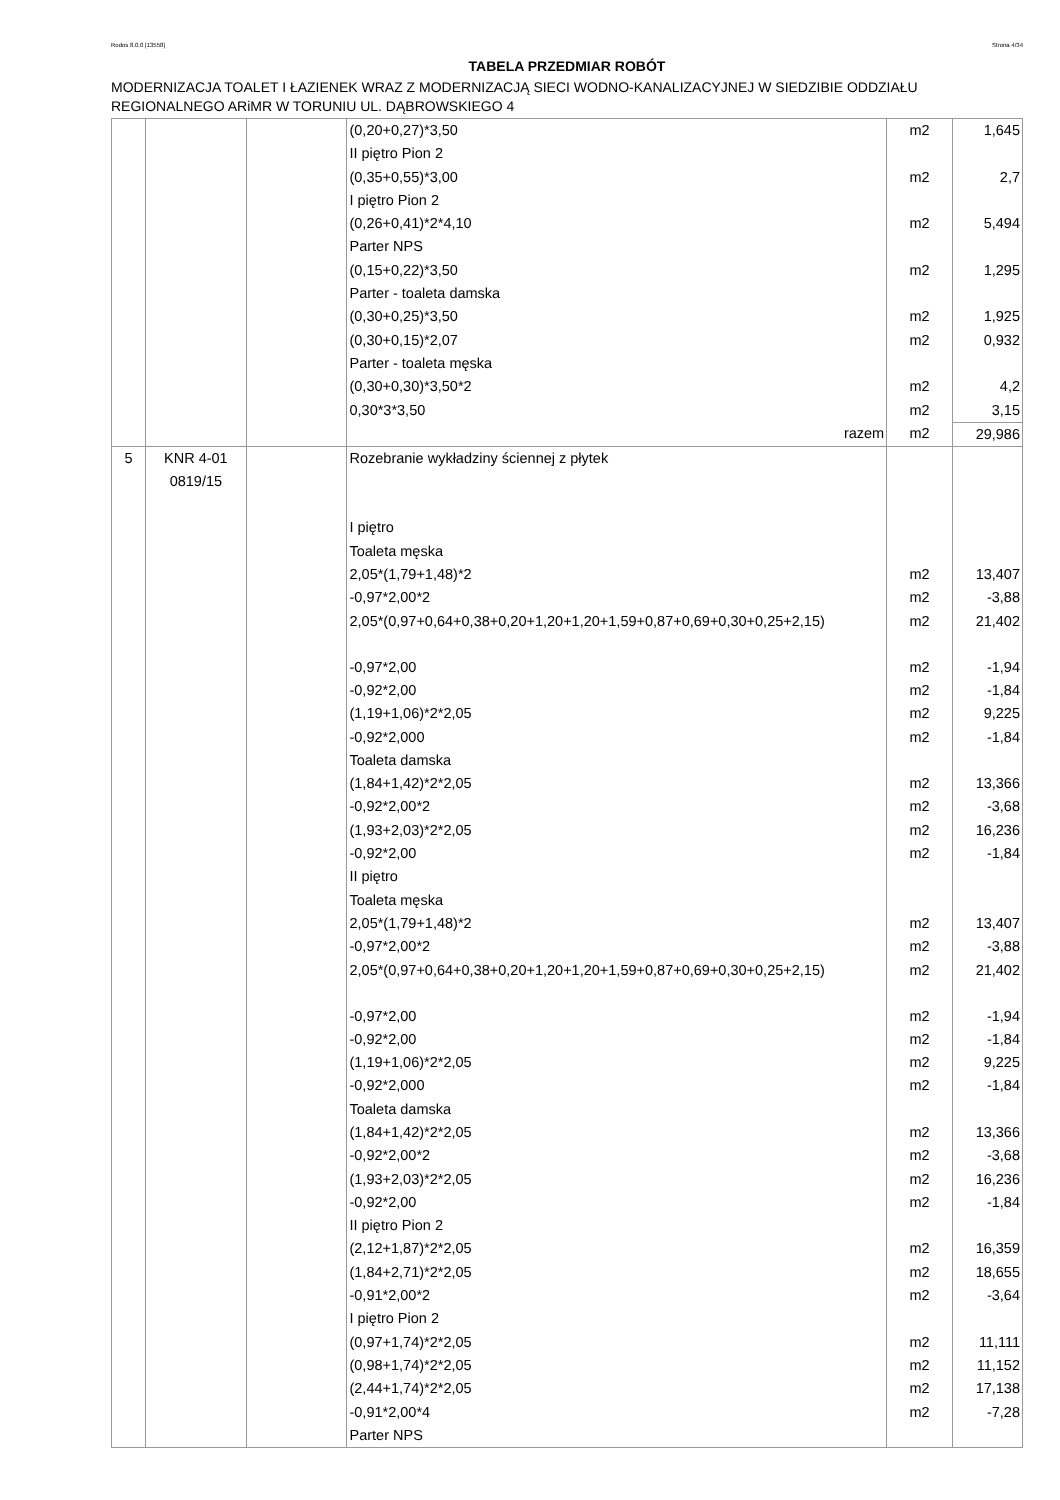Rodos 8.0.0 [13558] Strona 4/34
TABELA PRZEDMIAR ROBÓT
MODERNIZACJA TOALET I ŁAZIENEK WRAZ Z MODERNIZACJĄ SIECI WODNO-KANALIZACYJNEJ W SIEDZIBIE ODDZIAŁU REGIONALNEGO ARiMR W TORUNIU UL. DĄBROWSKIEGO 4
| | | | (0,20+0,27)*3,50 | m2 | 1,645 |
| | | | II piętro Pion 2 | | |
| | | | (0,35+0,55)*3,00 | m2 | 2,7 |
| | | | I piętro Pion 2 | | |
| | | | (0,26+0,41)*2*4,10 | m2 | 5,494 |
| | | | Parter NPS | | |
| | | | (0,15+0,22)*3,50 | m2 | 1,295 |
| | | | Parter - toaleta damska | | |
| | | | (0,30+0,25)*3,50 | m2 | 1,925 |
| | | | (0,30+0,15)*2,07 | m2 | 0,932 |
| | | | Parter - toaleta męska | | |
| | | | (0,30+0,30)*3,50*2 | m2 | 4,2 |
| | | | 0,30*3*3,50 | m2 | 3,15 |
| | | | razem | m2 | 29,986 |
| 5 | KNR 4-01 0819/15 | | Rozebranie wykładziny ściennej z płytek | | |
| | | | I piętro | | |
| | | | Toaleta męska | | |
| | | | 2,05*(1,79+1,48)*2 | m2 | 13,407 |
| | | | -0,97*2,00*2 | m2 | -3,88 |
| | | | 2,05*(0,97+0,64+0,38+0,20+1,20+1,20+1,59+0,87+0,69+0,30+0,25+2,15) | m2 | 21,402 |
| | | | -0,97*2,00 | m2 | -1,94 |
| | | | -0,92*2,00 | m2 | -1,84 |
| | | | (1,19+1,06)*2*2,05 | m2 | 9,225 |
| | | | -0,92*2,000 | m2 | -1,84 |
| | | | Toaleta damska | | |
| | | | (1,84+1,42)*2*2,05 | m2 | 13,366 |
| | | | -0,92*2,00*2 | m2 | -3,68 |
| | | | (1,93+2,03)*2*2,05 | m2 | 16,236 |
| | | | -0,92*2,00 | m2 | -1,84 |
| | | | II piętro | | |
| | | | Toaleta męska | | |
| | | | 2,05*(1,79+1,48)*2 | m2 | 13,407 |
| | | | -0,97*2,00*2 | m2 | -3,88 |
| | | | 2,05*(0,97+0,64+0,38+0,20+1,20+1,20+1,59+0,87+0,69+0,30+0,25+2,15) | m2 | 21,402 |
| | | | -0,97*2,00 | m2 | -1,94 |
| | | | -0,92*2,00 | m2 | -1,84 |
| | | | (1,19+1,06)*2*2,05 | m2 | 9,225 |
| | | | -0,92*2,000 | m2 | -1,84 |
| | | | Toaleta damska | | |
| | | | (1,84+1,42)*2*2,05 | m2 | 13,366 |
| | | | -0,92*2,00*2 | m2 | -3,68 |
| | | | (1,93+2,03)*2*2,05 | m2 | 16,236 |
| | | | -0,92*2,00 | m2 | -1,84 |
| | | | II piętro Pion 2 | | |
| | | | (2,12+1,87)*2*2,05 | m2 | 16,359 |
| | | | (1,84+2,71)*2*2,05 | m2 | 18,655 |
| | | | -0,91*2,00*2 | m2 | -3,64 |
| | | | I piętro Pion 2 | | |
| | | | (0,97+1,74)*2*2,05 | m2 | 11,111 |
| | | | (0,98+1,74)*2*2,05 | m2 | 11,152 |
| | | | (2,44+1,74)*2*2,05 | m2 | 17,138 |
| | | | -0,91*2,00*4 | m2 | -7,28 |
| | | | Parter NPS | | |